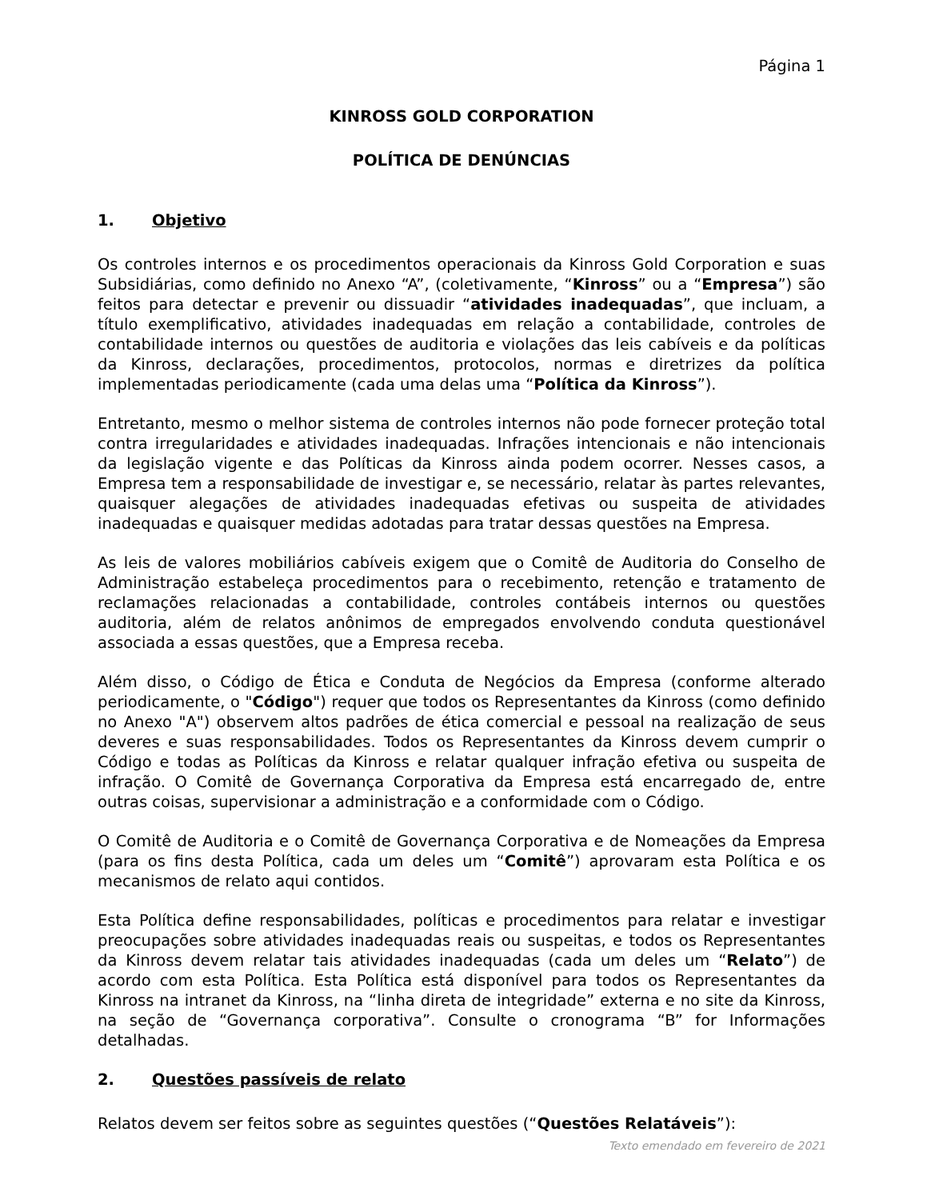Página 1
KINROSS GOLD CORPORATION
POLÍTICA DE DENÚNCIAS
1. Objetivo
Os controles internos e os procedimentos operacionais da Kinross Gold Corporation e suas Subsidiárias, como definido no Anexo “A”, (coletivamente, “Kinross” ou a “Empresa”) são feitos para detectar e prevenir ou dissuadir “atividades inadequadas”, que incluam, a título exemplificativo, atividades inadequadas em relação a contabilidade, controles de contabilidade internos ou questões de auditoria e violações das leis cabíveis e da políticas da Kinross, declarações, procedimentos, protocolos, normas e diretrizes da política implementadas periodicamente (cada uma delas uma “Política da Kinross”).
Entretanto, mesmo o melhor sistema de controles internos não pode fornecer proteção total contra irregularidades e atividades inadequadas. Infrações intencionais e não intencionais da legislação vigente e das Políticas da Kinross ainda podem ocorrer. Nesses casos, a Empresa tem a responsabilidade de investigar e, se necessário, relatar às partes relevantes, quaisquer alegações de atividades inadequadas efetivas ou suspeita de atividades inadequadas e quaisquer medidas adotadas para tratar dessas questões na Empresa.
As leis de valores mobiliários cabíveis exigem que o Comitê de Auditoria do Conselho de Administração estabeleça procedimentos para o recebimento, retenção e tratamento de reclamações relacionadas a contabilidade, controles contábeis internos ou questões auditoria, além de relatos anônimos de empregados envolvendo conduta questionável associada a essas questões, que a Empresa receba.
Além disso, o Código de Ética e Conduta de Negócios da Empresa (conforme alterado periodicamente, o "Código") requer que todos os Representantes da Kinross (como definido no Anexo "A") observem altos padrões de ética comercial e pessoal na realização de seus deveres e suas responsabilidades. Todos os Representantes da Kinross devem cumprir o Código e todas as Políticas da Kinross e relatar qualquer infração efetiva ou suspeita de infração. O Comitê de Governança Corporativa da Empresa está encarregado de, entre outras coisas, supervisionar a administração e a conformidade com o Código.
O Comitê de Auditoria e o Comitê de Governança Corporativa e de Nomeações da Empresa (para os fins desta Política, cada um deles um “Comitê”) aprovaram esta Política e os mecanismos de relato aqui contidos.
Esta Política define responsabilidades, políticas e procedimentos para relatar e investigar preocupações sobre atividades inadequadas reais ou suspeitas, e todos os Representantes da Kinross devem relatar tais atividades inadequadas (cada um deles um “Relato”) de acordo com esta Política. Esta Política está disponível para todos os Representantes da Kinross na intranet da Kinross, na “linha direta de integridade” externa e no site da Kinross, na seção de “Governança corporativa”. Consulte o cronograma “B” for Informações detalhadas.
2. Questões passíveis de relato
Relatos devem ser feitos sobre as seguintes questões (“Questões Relatáveis”):
Texto emendado em fevereiro de 2021